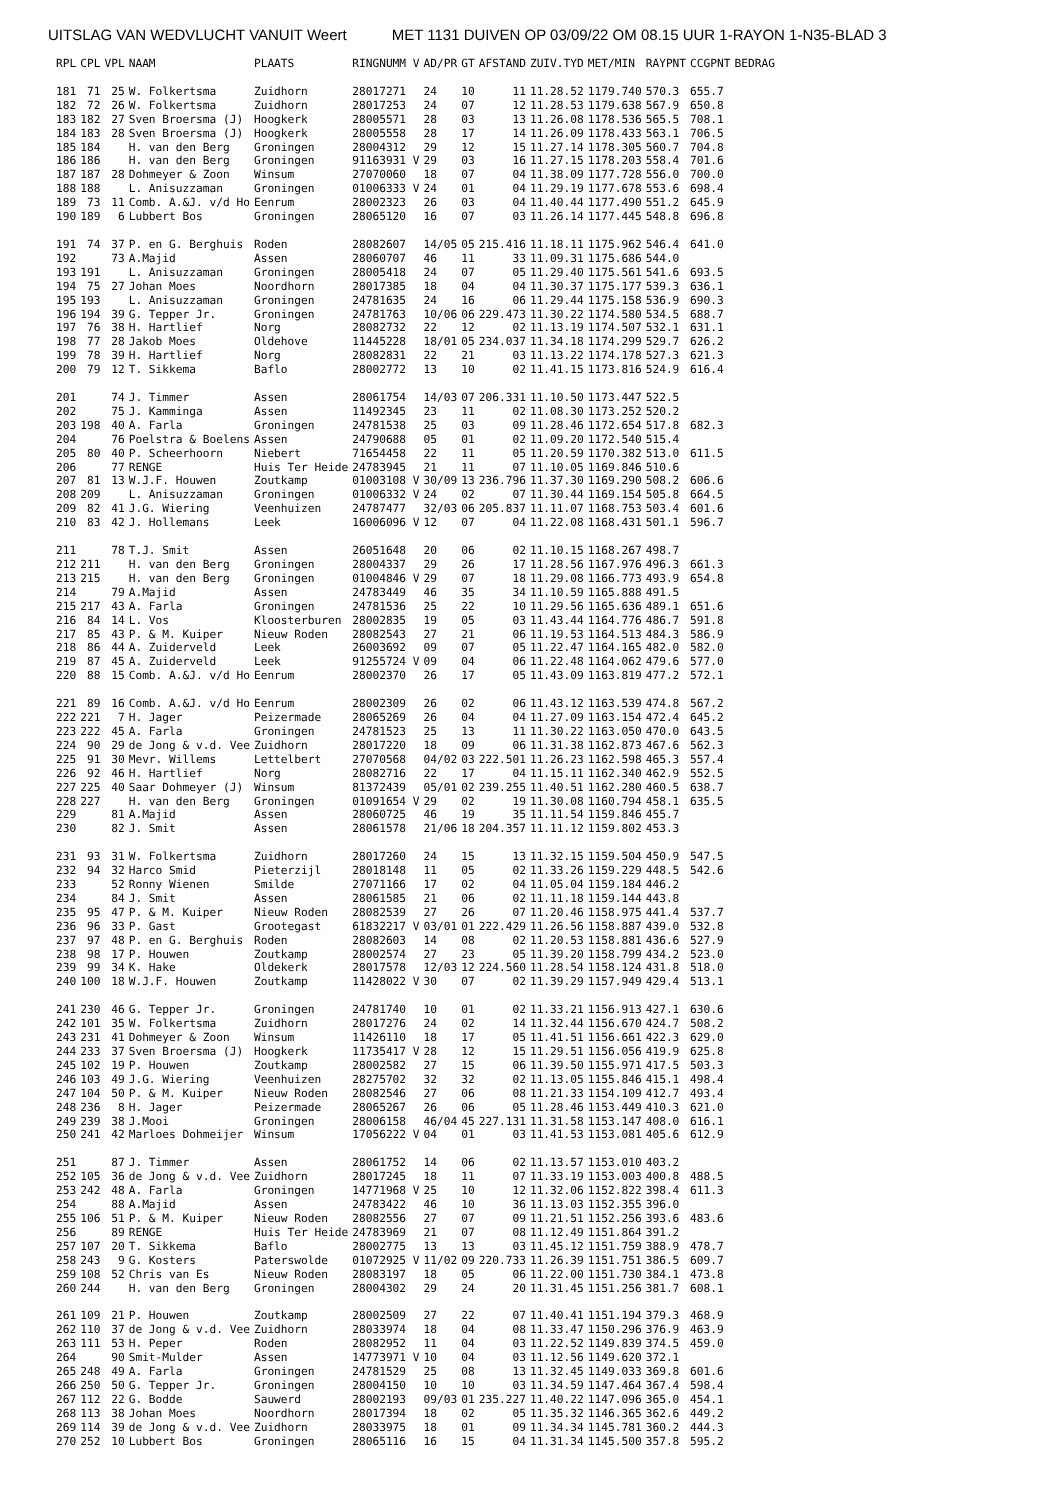UITSLAG VAN WEDVLUCHT VANUIT Weert MET 1131 DUIVEN OP 03/09/22 OM 08.15 UUR 1-RAYON 1-N35-BLAD 3
| RPL | CPL | VPL | NAAM | PLAATS | RINGNUMM V | AD/PR | GT | AFSTAND | ZUIV.TYD | MET/MIN | RAYPNT | CCGPNT | BEDRAG |
| --- | --- | --- | --- | --- | --- | --- | --- | --- | --- | --- | --- | --- | --- |
| 181 | 71 | 25 | W. Folkertsma | Zuidhorn | 28017271 | 24 | 10 | 11 | 11.28.52 | 1179.740 | 570.3 | 655.7 | |
| 182 | 72 | 26 | W. Folkertsma | Zuidhorn | 28017253 | 24 | 07 | 12 | 11.28.53 | 1179.638 | 567.9 | 650.8 | |
| 183 | 182 | 27 | Sven Broersma (J) | Hoogkerk | 28005571 | 28 | 03 | 13 | 11.26.08 | 1178.536 | 565.5 | 708.1 | |
| 184 | 183 | 28 | Sven Broersma (J) | Hoogkerk | 28005558 | 28 | 17 | 14 | 11.26.09 | 1178.433 | 563.1 | 706.5 | |
| 185 | 184 | | H. van den Berg | Groningen | 28004312 | 29 | 12 | 15 | 11.27.14 | 1178.305 | 560.7 | 704.8 | |
| 186 | 186 | | H. van den Berg | Groningen | 91163931 V | 29 | 03 | 16 | 11.27.15 | 1178.203 | 558.4 | 701.6 | |
| 187 | 187 | 28 | Dohmeyer & Zoon | Winsum | 27070060 | 18 | 07 | 04 | 11.38.09 | 1177.728 | 556.0 | 700.0 | |
| 188 | 188 | | L. Anisuzzaman | Groningen | 01006333 V | 24 | 01 | 04 | 11.29.19 | 1177.678 | 553.6 | 698.4 | |
| 189 | 73 | 11 | Comb. A.&J. v/d Ho | Eenrum | 28002323 | 26 | 03 | 04 | 11.40.44 | 1177.490 | 551.2 | 645.9 | |
| 190 | 189 | 6 | Lubbert Bos | Groningen | 28065120 | 16 | 07 | 03 | 11.26.14 | 1177.445 | 548.8 | 696.8 | |
| 191 | 74 | 37 | P. en G. Berghuis | Roden | 28082607 | 14/05 | 05 | 215.416 | 11.18.11 | 1175.962 | 546.4 | 641.0 | |
| 192 | | 73 | A.Majid | Assen | 28060707 | 46 | 11 | 33 | 11.09.31 | 1175.686 | 544.0 | | |
| 193 | 191 | | L. Anisuzzaman | Groningen | 28005418 | 24 | 07 | 05 | 11.29.40 | 1175.561 | 541.6 | 693.5 | |
| 194 | 75 | 27 | Johan Moes | Noordhorn | 28017385 | 18 | 04 | 04 | 11.30.37 | 1175.177 | 539.3 | 636.1 | |
| 195 | 193 | | L. Anisuzzaman | Groningen | 24781635 | 24 | 16 | 06 | 11.29.44 | 1175.158 | 536.9 | 690.3 | |
| 196 | 194 | 39 | G. Tepper Jr. | Groningen | 24781763 | 10/06 | 06 | 229.473 | 11.30.22 | 1174.580 | 534.5 | 688.7 | |
| 197 | 76 | 38 | H. Hartlief | Norg | 28082732 | 22 | 12 | 02 | 11.13.19 | 1174.507 | 532.1 | 631.1 | |
| 198 | 77 | 28 | Jakob Moes | Oldehove | 11445228 | 18/01 | 05 | 234.037 | 11.34.18 | 1174.299 | 529.7 | 626.2 | |
| 199 | 78 | 39 | H. Hartlief | Norg | 28082831 | 22 | 21 | 03 | 11.13.22 | 1174.178 | 527.3 | 621.3 | |
| 200 | 79 | 12 | T. Sikkema | Baflo | 28002772 | 13 | 10 | 02 | 11.41.15 | 1173.816 | 524.9 | 616.4 | |
| 201 | | 74 | J. Timmer | Assen | 28061754 | 14/03 | 07 | 206.331 | 11.10.50 | 1173.447 | 522.5 | | |
| 202 | | 75 | J. Kamminga | Assen | 11492345 | 23 | 11 | 02 | 11.08.30 | 1173.252 | 520.2 | | |
| 203 | 198 | 40 | A. Farla | Groningen | 24781538 | 25 | 03 | 09 | 11.28.46 | 1172.654 | 517.8 | 682.3 | |
| 204 | | 76 | Poelstra & Boelens | Assen | 24790688 | 05 | 01 | 02 | 11.09.20 | 1172.540 | 515.4 | | |
| 205 | 80 | 40 | P. Scheerhoorn | Niebert | 71654458 | 22 | 11 | 05 | 11.20.59 | 1170.382 | 513.0 | 611.5 | |
| 206 | | 77 | RENGE | Huis Ter Heide | 24783945 | 21 | 11 | 07 | 11.10.05 | 1169.846 | 510.6 | | |
| 207 | 81 | 13 | W.J.F. Houwen | Zoutkamp | 01003108 V | 30/09 | 13 | 236.796 | 11.37.30 | 1169.290 | 508.2 | 606.6 | |
| 208 | 209 | | L. Anisuzzaman | Groningen | 01006332 V | 24 | 02 | 07 | 11.30.44 | 1169.154 | 505.8 | 664.5 | |
| 209 | 82 | 41 | J.G. Wiering | Veenhuizen | 24787477 | 32/03 | 06 | 205.837 | 11.11.07 | 1168.753 | 503.4 | 601.6 | |
| 210 | 83 | 42 | J. Hollemans | Leek | 16006096 V | 12 | 07 | 04 | 11.22.08 | 1168.431 | 501.1 | 596.7 | |
| 211 | | 78 | T.J. Smit | Assen | 26051648 | 20 | 06 | 02 | 11.10.15 | 1168.267 | 498.7 | | |
| 212 | 211 | | H. van den Berg | Groningen | 28004337 | 29 | 26 | 17 | 11.28.56 | 1167.976 | 496.3 | 661.3 | |
| 213 | 215 | | H. van den Berg | Groningen | 01004846 V | 29 | 07 | 18 | 11.29.08 | 1166.773 | 493.9 | 654.8 | |
| 214 | | 79 | A.Majid | Assen | 24783449 | 46 | 35 | 34 | 11.10.59 | 1165.888 | 491.5 | | |
| 215 | 217 | 43 | A. Farla | Groningen | 24781536 | 25 | 22 | 10 | 11.29.56 | 1165.636 | 489.1 | 651.6 | |
| 216 | 84 | 14 | L. Vos | Kloosterburen | 28002835 | 19 | 05 | 03 | 11.43.44 | 1164.776 | 486.7 | 591.8 | |
| 217 | 85 | 43 | P. & M. Kuiper | Nieuw Roden | 28082543 | 27 | 21 | 06 | 11.19.53 | 1164.513 | 484.3 | 586.9 | |
| 218 | 86 | 44 | A. Zuiderveld | Leek | 26003692 | 09 | 07 | 05 | 11.22.47 | 1164.165 | 482.0 | 582.0 | |
| 219 | 87 | 45 | A. Zuiderveld | Leek | 91255724 V | 09 | 04 | 06 | 11.22.48 | 1164.062 | 479.6 | 577.0 | |
| 220 | 88 | 15 | Comb. A.&J. v/d Ho | Eenrum | 28002370 | 26 | 17 | 05 | 11.43.09 | 1163.819 | 477.2 | 572.1 | |
| 221 | 89 | 16 | Comb. A.&J. v/d Ho | Eenrum | 28002309 | 26 | 02 | 06 | 11.43.12 | 1163.539 | 474.8 | 567.2 | |
| 222 | 221 | 7 | H. Jager | Peizermade | 28065269 | 26 | 04 | 04 | 11.27.09 | 1163.154 | 472.4 | 645.2 | |
| 223 | 222 | 45 | A. Farla | Groningen | 24781523 | 25 | 13 | 11 | 11.30.22 | 1163.050 | 470.0 | 643.5 | |
| 224 | 90 | 29 | de Jong & v.d. Vee | Zuidhorn | 28017220 | 18 | 09 | 06 | 11.31.38 | 1162.873 | 467.6 | 562.3 | |
| 225 | 91 | 30 | Mevr. Willems | Lettelbert | 27070568 | 04/02 | 03 | 222.501 | 11.26.23 | 1162.598 | 465.3 | 557.4 | |
| 226 | 92 | 46 | H. Hartlief | Norg | 28082716 | 22 | 17 | 04 | 11.15.11 | 1162.340 | 462.9 | 552.5 | |
| 227 | 225 | 40 | Saar Dohmeyer (J) | Winsum | 81372439 | 05/01 | 02 | 239.255 | 11.40.51 | 1162.280 | 460.5 | 638.7 | |
| 228 | 227 | | H. van den Berg | Groningen | 01091654 V | 29 | 02 | 19 | 11.30.08 | 1160.794 | 458.1 | 635.5 | |
| 229 | | 81 | A.Majid | Assen | 28060725 | 46 | 19 | 35 | 11.11.54 | 1159.846 | 455.7 | | |
| 230 | | 82 | J. Smit | Assen | 28061578 | 21/06 | 18 | 204.357 | 11.11.12 | 1159.802 | 453.3 | | |
| 231 | 93 | 31 | W. Folkertsma | Zuidhorn | 28017260 | 24 | 15 | 13 | 11.32.15 | 1159.504 | 450.9 | 547.5 | |
| 232 | 94 | 32 | Harco Smid | Pieterzijl | 28018148 | 11 | 05 | 02 | 11.33.26 | 1159.229 | 448.5 | 542.6 | |
| 233 | | 52 | Ronny Wienen | Smilde | 27071166 | 17 | 02 | 04 | 11.05.04 | 1159.184 | 446.2 | | |
| 234 | | 84 | J. Smit | Assen | 28061585 | 21 | 06 | 02 | 11.11.18 | 1159.144 | 443.8 | | |
| 235 | 95 | 47 | P. & M. Kuiper | Nieuw Roden | 28082539 | 27 | 26 | 07 | 11.20.46 | 1158.975 | 441.4 | 537.7 | |
| 236 | 96 | 33 | P. Gast | Grootegast | 61832217 V | 03/01 | 01 | 222.429 | 11.26.56 | 1158.887 | 439.0 | 532.8 | |
| 237 | 97 | 48 | P. en G. Berghuis | Roden | 28082603 | 14 | 08 | 02 | 11.20.53 | 1158.881 | 436.6 | 527.9 | |
| 238 | 98 | 17 | P. Houwen | Zoutkamp | 28002574 | 27 | 23 | 05 | 11.39.20 | 1158.799 | 434.2 | 523.0 | |
| 239 | 99 | 34 | K. Hake | Oldekerk | 28017578 | 12/03 | 12 | 224.560 | 11.28.54 | 1158.124 | 431.8 | 518.0 | |
| 240 | 100 | 18 | W.J.F. Houwen | Zoutkamp | 11428022 V | 30 | 07 | 02 | 11.39.29 | 1157.949 | 429.4 | 513.1 | |
| 241 | 230 | 46 | G. Tepper Jr. | Groningen | 24781740 | 10 | 01 | 02 | 11.33.21 | 1156.913 | 427.1 | 630.6 | |
| 242 | 101 | 35 | W. Folkertsma | Zuidhorn | 28017276 | 24 | 02 | 14 | 11.32.44 | 1156.670 | 424.7 | 508.2 | |
| 243 | 231 | 41 | Dohmeyer & Zoon | Winsum | 11426110 | 18 | 17 | 05 | 11.41.51 | 1156.661 | 422.3 | 629.0 | |
| 244 | 233 | 37 | Sven Broersma (J) | Hoogkerk | 11735417 V | 28 | 12 | 15 | 11.29.51 | 1156.056 | 419.9 | 625.8 | |
| 245 | 102 | 19 | P. Houwen | Zoutkamp | 28002582 | 27 | 15 | 06 | 11.39.50 | 1155.971 | 417.5 | 503.3 | |
| 246 | 103 | 49 | J.G. Wiering | Veenhuizen | 28275702 | 32 | 32 | 02 | 11.13.05 | 1155.846 | 415.1 | 498.4 | |
| 247 | 104 | 50 | P. & M. Kuiper | Nieuw Roden | 28082546 | 27 | 06 | 08 | 11.21.33 | 1154.109 | 412.7 | 493.4 | |
| 248 | 236 | 8 | H. Jager | Peizermade | 28065267 | 26 | 06 | 05 | 11.28.46 | 1153.449 | 410.3 | 621.0 | |
| 249 | 239 | 38 | J.Mooi | Groningen | 28006158 | 46/04 | 45 | 227.131 | 11.31.58 | 1153.147 | 408.0 | 616.1 | |
| 250 | 241 | 42 | Marloes Dohmeijer | Winsum | 17056222 V | 04 | 01 | 03 | 11.41.53 | 1153.081 | 405.6 | 612.9 | |
| 251 | | 87 | J. Timmer | Assen | 28061752 | 14 | 06 | 02 | 11.13.57 | 1153.010 | 403.2 | | |
| 252 | 105 | 36 | de Jong & v.d. Vee | Zuidhorn | 28017245 | 18 | 11 | 07 | 11.33.19 | 1153.003 | 400.8 | 488.5 | |
| 253 | 242 | 48 | A. Farla | Groningen | 14771968 V | 25 | 10 | 12 | 11.32.06 | 1152.822 | 398.4 | 611.3 | |
| 254 | | 88 | A.Majid | Assen | 24783422 | 46 | 10 | 36 | 11.13.03 | 1152.355 | 396.0 | | |
| 255 | 106 | 51 | P. & M. Kuiper | Nieuw Roden | 28082556 | 27 | 07 | 09 | 11.21.51 | 1152.256 | 393.6 | 483.6 | |
| 256 | | 89 | RENGE | Huis Ter Heide | 24783969 | 21 | 07 | 08 | 11.12.49 | 1151.864 | 391.2 | | |
| 257 | 107 | 20 | T. Sikkema | Baflo | 28002775 | 13 | 13 | 03 | 11.45.12 | 1151.759 | 388.9 | 478.7 | |
| 258 | 243 | 9 | G. Kosters | Paterswolde | 01072925 V | 11/02 | 09 | 220.733 | 11.26.39 | 1151.751 | 386.5 | 609.7 | |
| 259 | 108 | 52 | Chris van Es | Nieuw Roden | 28083197 | 18 | 05 | 06 | 11.22.00 | 1151.730 | 384.1 | 473.8 | |
| 260 | 244 | | H. van den Berg | Groningen | 28004302 | 29 | 24 | 20 | 11.31.45 | 1151.256 | 381.7 | 608.1 | |
| 261 | 109 | 21 | P. Houwen | Zoutkamp | 28002509 | 27 | 22 | 07 | 11.40.41 | 1151.194 | 379.3 | 468.9 | |
| 262 | 110 | 37 | de Jong & v.d. Vee | Zuidhorn | 28033974 | 18 | 04 | 08 | 11.33.47 | 1150.296 | 376.9 | 463.9 | |
| 263 | 111 | 53 | H. Peper | Roden | 28082952 | 11 | 04 | 03 | 11.22.52 | 1149.839 | 374.5 | 459.0 | |
| 264 | | 90 | Smit-Mulder | Assen | 14773971 V | 10 | 04 | 03 | 11.12.56 | 1149.620 | 372.1 | | |
| 265 | 248 | 49 | A. Farla | Groningen | 24781529 | 25 | 08 | 13 | 11.32.45 | 1149.033 | 369.8 | 601.6 | |
| 266 | 250 | 50 | G. Tepper Jr. | Groningen | 28004150 | 10 | 10 | 03 | 11.34.59 | 1147.464 | 367.4 | 598.4 | |
| 267 | 112 | 22 | G. Bodde | Sauwerd | 28002193 | 09/03 | 01 | 235.227 | 11.40.22 | 1147.096 | 365.0 | 454.1 | |
| 268 | 113 | 38 | Johan Moes | Noordhorn | 28017394 | 18 | 02 | 05 | 11.35.32 | 1146.365 | 362.6 | 449.2 | |
| 269 | 114 | 39 | de Jong & v.d. Vee | Zuidhorn | 28033975 | 18 | 01 | 09 | 11.34.34 | 1145.781 | 360.2 | 444.3 | |
| 270 | 252 | 10 | Lubbert Bos | Groningen | 28065116 | 16 | 15 | 04 | 11.31.34 | 1145.500 | 357.8 | 595.2 | |